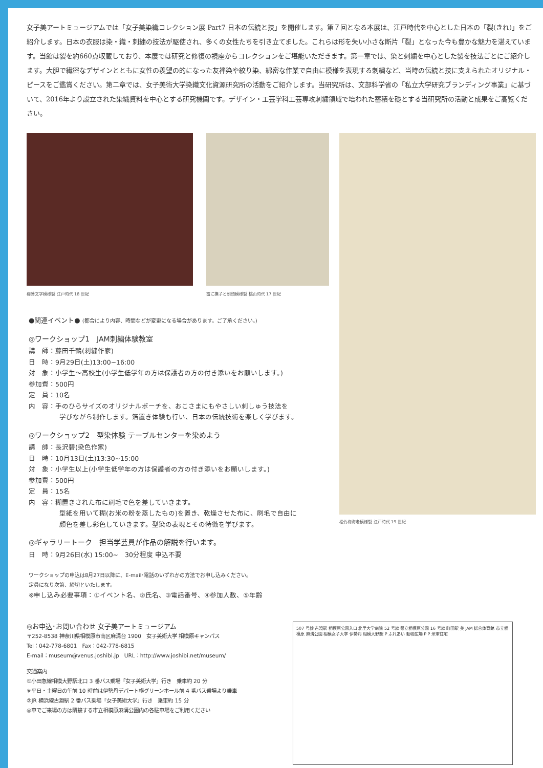女子美アートミュージアムでは「女子美染織コレクション展 Part7 日本の伝統と技」を開催します。第７回となる本展は、江戸時代を中心とした日本の「裂(きれ)」をご紹介します。日本の衣服は染・織・刺繍の技法が駆使され、多くの女性たちを引き立てました。これらは形を失い小さな断片「裂」となった今も豊かな魅力を湛えています。当館は裂を約660点収蔵しており、本展では研究と修復の視座からコレクションをご堪能いただきます。第一章では、染と刺繍を中心とした裂を技法ごとにご紹介します。大胆で繊密なデザインとともに女性の羨望の的になった友禅染や絞り染、綿密な作業で自由に模様を表現する刺繍など、当時の伝統と技に支えられたオリジナル・ピースをご鑑賞ください。第二章では、女子美術大学染織文化資源研究所の活動をご紹介します。当研究所は、文部科学省の「私立大学研究ブランディング事業」に基づいて、2016年より設立された染織資料を中心とする研究機関です。デザイン・工芸学科工芸専攻刺繍領域で培われた蓄積を礎とする当研究所の活動と成果をご高覧ください。
梅鶯文字模様裂 江戸時代 18 世紀 霞に撫子と朝顔模様裂 桃山時代 17 世紀
●関連イベント● (都合により内容、時間などが変更になる場合があります。ご了承ください。)
◎ワークショップ1　JAM刺繍体験教室
講　師：藤田千鶴(刺繍作家)
日　時：9月29日(土)13:00~16:00
対　象：小学生～高校生(小学生低学年の方は保護者の方の付き添いをお願いします。)
参加費：500円
定　員：10名
内　容：手のひらサイズのオリジナルポーチを、おこさまにもやさしい刺しゅう技法を
学びながら制作します。箔置き体験も行い、日本の伝統技術を楽しく学びます。
◎ワークショップ2　型染体験 テーブルセンターを染めよう
講　師：長沢碧(染色作家)
日　時：10月13日(土)13:30~15:00
対　象：小学生以上(小学生低学年の方は保護者の方の付き添いをお願いします。)
参加費：500円
定　員：15名
内　容：糊置きされた布に刷毛で色を差していきます。
型紙を用いて糊(お米の粉を蒸したもの)を置き、乾燥させた布に、刷毛で自由に
顔色を差し彩色していきます。型染の表現とその特徴を学びます。
◎ギャラリートーク　担当学芸員が作品の解説を行います。
日　時：9月26日(水) 15:00~　30分程度 申込不要
ワークショップの申込は8月27日以降に、E-mail･電話のいずれかの方法でお申し込みください。
定員になり次第、締切といたします。
※申し込み必要事項：①イベント名、②氏名、③電話番号、④参加人数、⑤年齢
松竹梅海老模様裂 江戸時代 19 世紀
◎お申込･お問い合わせ 女子美アートミュージアム
〒252-8538 神奈川県相模原市南区麻溝台 1900　女子美術大学 相模原キャンパス
Tel：042-778-6801　Fax：042-778-6815
E-mail：museum@venus.joshibi.jp　URL：http://www.joshibi.net/museum/
交通案内
①小田急線相模大野駅北口 3 番バス乗場「女子美術大学」行き　乗車約 20 分
※平日・土曜日の午前 10 時前は伊勢丹デパート横グリーンホール前 4 番バス乗場より乗車
②JR 横浜線古淵駅 2 番バス乗場「女子美術大学」行き　乗車約 15 分
◎車でご来場の方は隣接する市立相模原麻溝公園内の各駐車場をご利用ください
507 号線 古淵駅 相模原公園入口 北里大学病院 52 号線 県立相模原公園 16 号線 町田駅 美 JAM 総合体育館 市立相模原 麻溝公園 相模女子大学 伊勢丹 相模大野駅 P ふれあい 動物広場 P P 米軍住宅